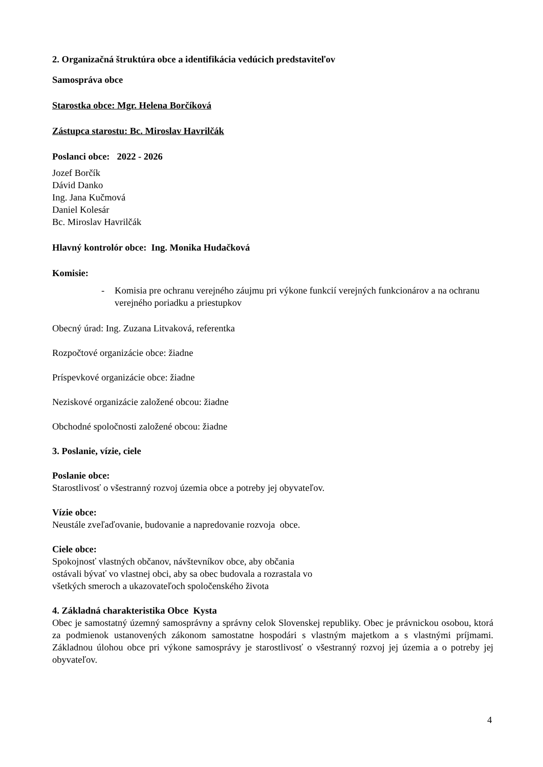2. Organizačná štruktúra obce a identifikácia vedúcich predstaviteľov
Samospráva obce
Starostka obce: Mgr. Helena Borčíková
Zástupca starostu: Bc. Miroslav Havrilčák
Poslanci obce: 2022 - 2026
Jozef Borčík
Dávid Danko
Ing. Jana Kučmová
Daniel Kolesár
Bc. Miroslav Havrilčák
Hlavný kontrolór obce: Ing. Monika Hudačková
Komisie:
- Komisia pre ochranu verejného záujmu pri výkone funkcií verejných funkcionárov a na ochranu verejného poriadku a priestupkov
Obecný úrad: Ing. Zuzana Litvaková, referentka
Rozpočtové organizácie obce: žiadne
Príspevkové organizácie obce: žiadne
Neziskové organizácie založené obcou: žiadne
Obchodné spoločnosti založené obcou: žiadne
3. Poslanie, vízie, ciele
Poslanie obce:
Starostlivosť o všestranný rozvoj územia obce a potreby jej obyvateľov.
Vízie obce:
Neustále zveľaďovanie, budovanie a napredovanie rozvoja obce.
Ciele obce:
Spokojnosť vlastných občanov, návštevníkov obce, aby občania
ostávali bývať vo vlastnej obci, aby sa obec budovala a rozrastala vo
všetkých smeroch a ukazovateľoch spoločenského života
4. Základná charakteristika Obce Kysta
Obec je samostatný územný samosprávny a správny celok Slovenskej republiky. Obec je právnickou osobou, ktorá za podmienok ustanovených zákonom samostatne hospodári s vlastným majetkom a s vlastnými príjmami. Základnou úlohou obce pri výkone samosprávy je starostlivosť o všestranný rozvoj jej územia a o potreby jej obyvateľov.
4